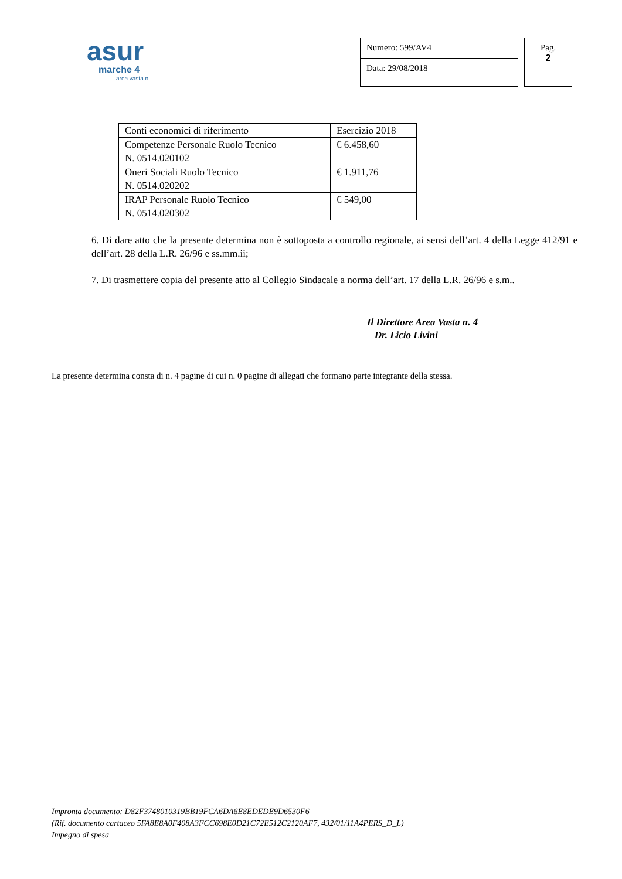asur
marche 4
area vasta n.
Numero: 599/AV4
Data: 29/08/2018
Pag.
2
| Conti economici di riferimento | Esercizio 2018 |
| Competenze Personale Ruolo Tecnico N. 0514.020102 | € 6.458,60 |
| Oneri Sociali Ruolo Tecnico N. 0514.020202 | € 1.911,76 |
| IRAP Personale Ruolo Tecnico N. 0514.020302 | € 549,00 |
6. Di dare atto che la presente determina non è sottoposta a controllo regionale, ai sensi dell’art. 4 della Legge 412/91 e dell’art. 28 della L.R. 26/96 e ss.mm.ii;
7. Di trasmettere copia del presente atto al Collegio Sindacale a norma dell’art. 17 della L.R. 26/96 e s.m..
Il Direttore Area Vasta n. 4
Dr. Licio Livini
La presente determina consta di n. 4 pagine di cui n. 0 pagine di allegati che formano parte integrante della stessa.
Impronta documento: D82F3748010319BB19FCA6DA6E8EDEDE9D6530F6
(Rif. documento cartaceo 5FA8E8A0F408A3FCC698E0D21C72E512C2120AF7, 432/01/11A4PERS_D_L)
Impegno di spesa